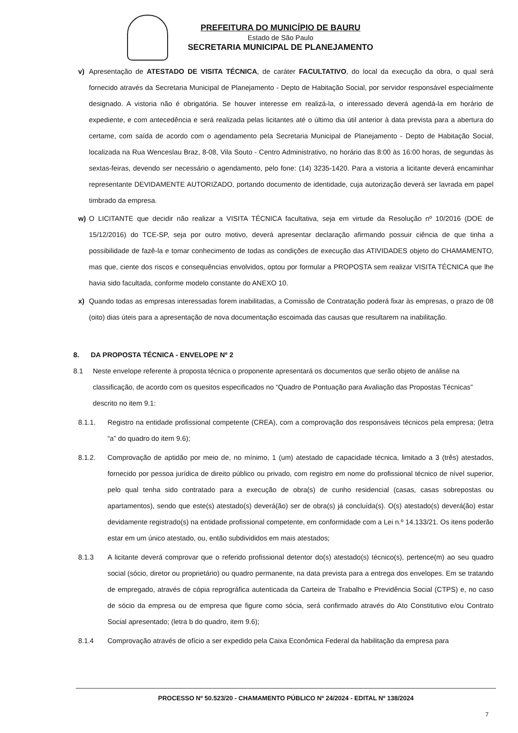PREFEITURA DO MUNICÍPIO DE BAURU
Estado de São Paulo
SECRETARIA MUNICIPAL DE PLANEJAMENTO
v) Apresentação de ATESTADO DE VISITA TÉCNICA, de caráter FACULTATIVO, do local da execução da obra, o qual será fornecido através da Secretaria Municipal de Planejamento - Depto de Habitação Social, por servidor responsável especialmente designado. A vistoria não é obrigatória. Se houver interesse em realizá-la, o interessado deverá agendá-la em horário de expediente, e com antecedência e será realizada pelas licitantes até o último dia útil anterior à data prevista para a abertura do certame, com saída de acordo com o agendamento pela Secretaria Municipal de Planejamento - Depto de Habitação Social, localizada na Rua Wenceslau Braz, 8-08, Vila Souto - Centro Administrativo, no horário das 8:00 às 16:00 horas, de segundas às sextas-feiras, devendo ser necessário o agendamento, pelo fone: (14) 3235-1420. Para a vistoria a licitante deverá encaminhar representante DEVIDAMENTE AUTORIZADO, portando documento de identidade, cuja autorização deverá ser lavrada em papel timbrado da empresa.
w) O LICITANTE que decidir não realizar a VISITA TÉCNICA facultativa, seja em virtude da Resolução nº 10/2016 (DOE de 15/12/2016) do TCE-SP, seja por outro motivo, deverá apresentar declaração afirmando possuir ciência de que tinha a possibilidade de fazê-la e tomar conhecimento de todas as condições de execução das ATIVIDADES objeto do CHAMAMENTO, mas que, ciente dos riscos e consequências envolvidos, optou por formular a PROPOSTA sem realizar VISITA TÉCNICA que lhe havia sido facultada, conforme modelo constante do ANEXO 10.
x) Quando todas as empresas interessadas forem inabilitadas, a Comissão de Contratação poderá fixar às empresas, o prazo de 08 (oito) dias úteis para a apresentação de nova documentação escoimada das causas que resultarem na inabilitação.
8. DA PROPOSTA TÉCNICA - ENVELOPE Nº 2
8.1 Neste envelope referente à proposta técnica o proponente apresentará os documentos que serão objeto de análise na classificação, de acordo com os quesitos especificados no “Quadro de Pontuação para Avaliação das Propostas Técnicas” descrito no item 9.1:
8.1.1. Registro na entidade profissional competente (CREA), com a comprovação dos responsáveis técnicos pela empresa; (letra “a” do quadro do item 9.6);
8.1.2. Comprovação de aptidão por meio de, no mínimo, 1 (um) atestado de capacidade técnica, limitado a 3 (três) atestados, fornecido por pessoa jurídica de direito público ou privado, com registro em nome do profissional técnico de nível superior, pelo qual tenha sido contratado para a execução de obra(s) de cunho residencial (casas, casas sobrepostas ou apartamentos), sendo que este(s) atestado(s) deverá(ão) ser de obra(s) já concluída(s). O(s) atestado(s) deverá(ão) estar devidamente registrado(s) na entidade profissional competente, em conformidade com a Lei n.º 14.133/21. Os itens poderão estar em um único atestado, ou, então subdivididos em mais atestados;
8.1.3 A licitante deverá comprovar que o referido profissional detentor do(s) atestado(s) técnico(s), pertence(m) ao seu quadro social (sócio, diretor ou proprietário) ou quadro permanente, na data prevista para a entrega dos envelopes. Em se tratando de empregado, através de cópia reprográfica autenticada da Carteira de Trabalho e Previdência Social (CTPS) e, no caso de sócio da empresa ou de empresa que figure como sócia, será confirmado através do Ato Constitutivo e/ou Contrato Social apresentado; (letra b do quadro, item 9.6);
8.1.4 Comprovação através de ofício a ser expedido pela Caixa Econômica Federal da habilitação da empresa para
PROCESSO Nº 50.523/20 - CHAMAMENTO PÚBLICO Nº 24/2024 - EDITAL Nº 138/2024
7